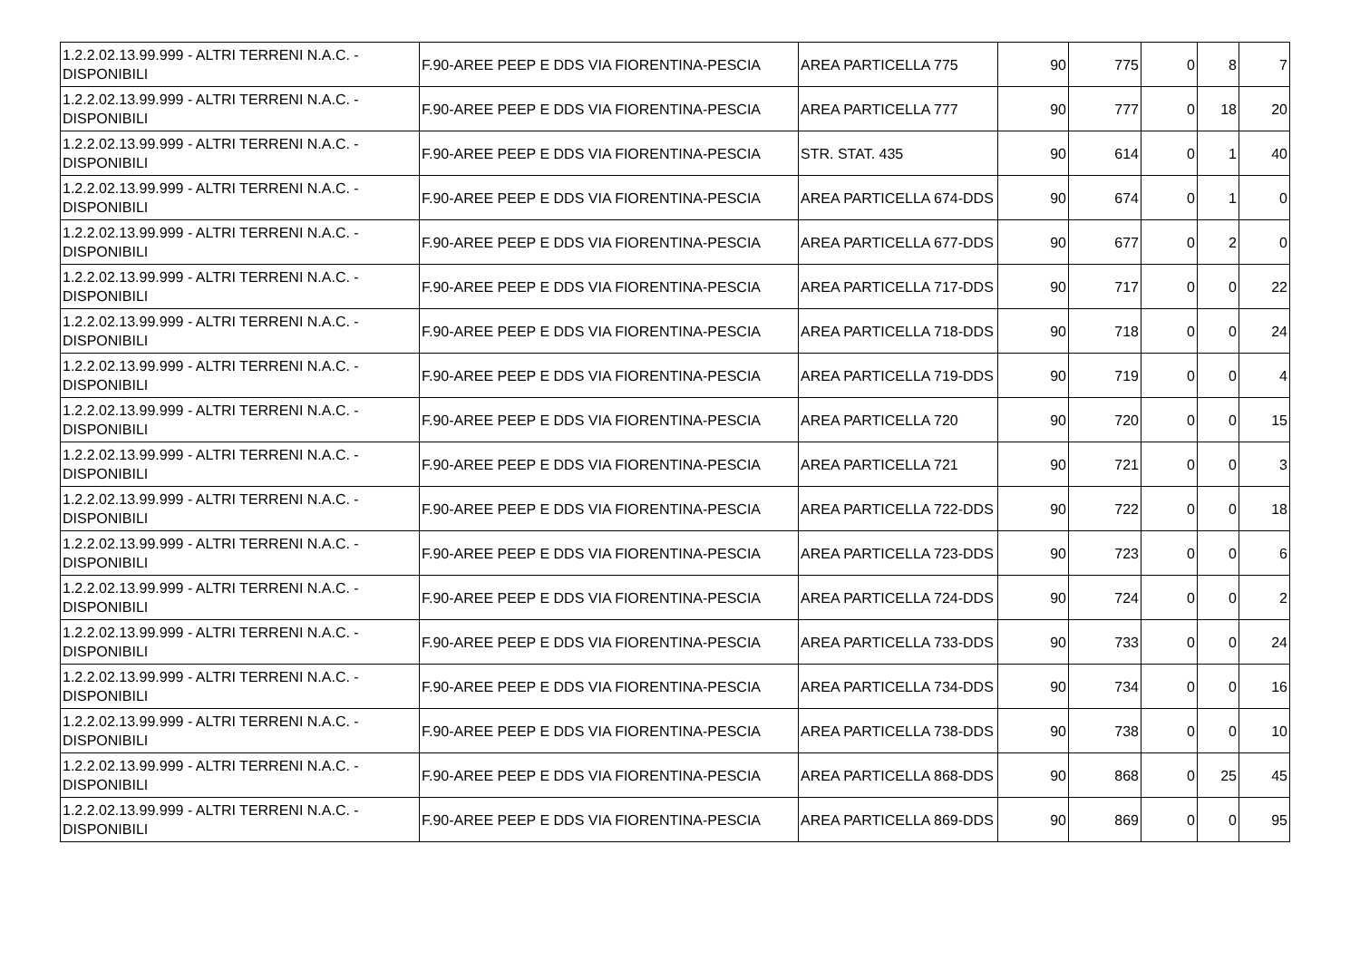| 1.2.2.02.13.99.999 - ALTRI TERRENI N.A.C. - DISPONIBILI | F.90-AREE PEEP E DDS VIA FIORENTINA-PESCIA | AREA PARTICELLA 775 | 90 | 775 | 0 | 8 | 7 |
| 1.2.2.02.13.99.999 - ALTRI TERRENI N.A.C. - DISPONIBILI | F.90-AREE PEEP E DDS VIA FIORENTINA-PESCIA | AREA PARTICELLA 777 | 90 | 777 | 0 | 18 | 20 |
| 1.2.2.02.13.99.999 - ALTRI TERRENI N.A.C. - DISPONIBILI | F.90-AREE PEEP E DDS VIA FIORENTINA-PESCIA | STR. STAT. 435 | 90 | 614 | 0 | 1 | 40 |
| 1.2.2.02.13.99.999 - ALTRI TERRENI N.A.C. - DISPONIBILI | F.90-AREE PEEP E DDS VIA FIORENTINA-PESCIA | AREA PARTICELLA 674-DDS | 90 | 674 | 0 | 1 | 0 |
| 1.2.2.02.13.99.999 - ALTRI TERRENI N.A.C. - DISPONIBILI | F.90-AREE PEEP E DDS VIA FIORENTINA-PESCIA | AREA PARTICELLA 677-DDS | 90 | 677 | 0 | 2 | 0 |
| 1.2.2.02.13.99.999 - ALTRI TERRENI N.A.C. - DISPONIBILI | F.90-AREE PEEP E DDS VIA FIORENTINA-PESCIA | AREA PARTICELLA 717-DDS | 90 | 717 | 0 | 0 | 22 |
| 1.2.2.02.13.99.999 - ALTRI TERRENI N.A.C. - DISPONIBILI | F.90-AREE PEEP E DDS VIA FIORENTINA-PESCIA | AREA PARTICELLA 718-DDS | 90 | 718 | 0 | 0 | 24 |
| 1.2.2.02.13.99.999 - ALTRI TERRENI N.A.C. - DISPONIBILI | F.90-AREE PEEP E DDS VIA FIORENTINA-PESCIA | AREA PARTICELLA 719-DDS | 90 | 719 | 0 | 0 | 4 |
| 1.2.2.02.13.99.999 - ALTRI TERRENI N.A.C. - DISPONIBILI | F.90-AREE PEEP E DDS VIA FIORENTINA-PESCIA | AREA PARTICELLA 720 | 90 | 720 | 0 | 0 | 15 |
| 1.2.2.02.13.99.999 - ALTRI TERRENI N.A.C. - DISPONIBILI | F.90-AREE PEEP E DDS VIA FIORENTINA-PESCIA | AREA PARTICELLA 721 | 90 | 721 | 0 | 0 | 3 |
| 1.2.2.02.13.99.999 - ALTRI TERRENI N.A.C. - DISPONIBILI | F.90-AREE PEEP E DDS VIA FIORENTINA-PESCIA | AREA PARTICELLA 722-DDS | 90 | 722 | 0 | 0 | 18 |
| 1.2.2.02.13.99.999 - ALTRI TERRENI N.A.C. - DISPONIBILI | F.90-AREE PEEP E DDS VIA FIORENTINA-PESCIA | AREA PARTICELLA 723-DDS | 90 | 723 | 0 | 0 | 6 |
| 1.2.2.02.13.99.999 - ALTRI TERRENI N.A.C. - DISPONIBILI | F.90-AREE PEEP E DDS VIA FIORENTINA-PESCIA | AREA PARTICELLA 724-DDS | 90 | 724 | 0 | 0 | 2 |
| 1.2.2.02.13.99.999 - ALTRI TERRENI N.A.C. - DISPONIBILI | F.90-AREE PEEP E DDS VIA FIORENTINA-PESCIA | AREA PARTICELLA 733-DDS | 90 | 733 | 0 | 0 | 24 |
| 1.2.2.02.13.99.999 - ALTRI TERRENI N.A.C. - DISPONIBILI | F.90-AREE PEEP E DDS VIA FIORENTINA-PESCIA | AREA PARTICELLA 734-DDS | 90 | 734 | 0 | 0 | 16 |
| 1.2.2.02.13.99.999 - ALTRI TERRENI N.A.C. - DISPONIBILI | F.90-AREE PEEP E DDS VIA FIORENTINA-PESCIA | AREA PARTICELLA 738-DDS | 90 | 738 | 0 | 0 | 10 |
| 1.2.2.02.13.99.999 - ALTRI TERRENI N.A.C. - DISPONIBILI | F.90-AREE PEEP E DDS VIA FIORENTINA-PESCIA | AREA PARTICELLA 868-DDS | 90 | 868 | 0 | 25 | 45 |
| 1.2.2.02.13.99.999 - ALTRI TERRENI N.A.C. - DISPONIBILI | F.90-AREE PEEP E DDS VIA FIORENTINA-PESCIA | AREA PARTICELLA 869-DDS | 90 | 869 | 0 | 0 | 95 |